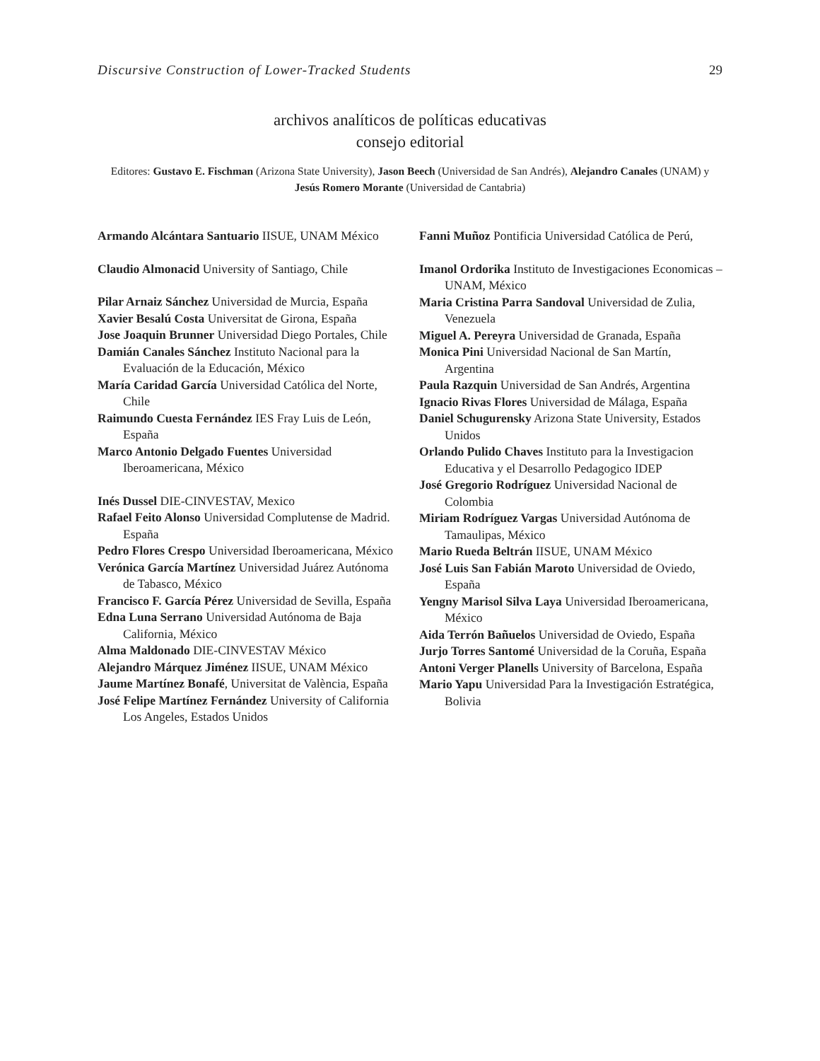Discursive Construction of Lower-Tracked Students 29
archivos analíticos de políticas educativas
consejo editorial
Editores: Gustavo E. Fischman (Arizona State University), Jason Beech (Universidad de San Andrés), Alejandro Canales (UNAM) y Jesús Romero Morante (Universidad de Cantabria)
Armando Alcántara Santuario IISUE, UNAM México
Claudio Almonacid University of Santiago, Chile
Pilar Arnaiz Sánchez Universidad de Murcia, España
Xavier Besalú Costa Universitat de Girona, España
Jose Joaquin Brunner Universidad Diego Portales, Chile
Damián Canales Sánchez Instituto Nacional para la Evaluación de la Educación, México
María Caridad García Universidad Católica del Norte, Chile
Raimundo Cuesta Fernández IES Fray Luis de León, España
Marco Antonio Delgado Fuentes Universidad Iberoamericana, México
Inés Dussel DIE-CINVESTAV, Mexico
Rafael Feito Alonso Universidad Complutense de Madrid. España
Pedro Flores Crespo Universidad Iberoamericana, México
Verónica García Martínez Universidad Juárez Autónoma de Tabasco, México
Francisco F. García Pérez Universidad de Sevilla, España
Edna Luna Serrano Universidad Autónoma de Baja California, México
Alma Maldonado DIE-CINVESTAV México
Alejandro Márquez Jiménez IISUE, UNAM México
Jaume Martínez Bonafé, Universitat de València, España
José Felipe Martínez Fernández University of California Los Angeles, Estados Unidos
Fanni Muñoz Pontificia Universidad Católica de Perú,
Imanol Ordorika Instituto de Investigaciones Economicas – UNAM, México
Maria Cristina Parra Sandoval Universidad de Zulia, Venezuela
Miguel A. Pereyra Universidad de Granada, España
Monica Pini Universidad Nacional de San Martín, Argentina
Paula Razquin Universidad de San Andrés, Argentina
Ignacio Rivas Flores Universidad de Málaga, España
Daniel Schugurensky Arizona State University, Estados Unidos
Orlando Pulido Chaves Instituto para la Investigacion Educativa y el Desarrollo Pedagogico IDEP
José Gregorio Rodríguez Universidad Nacional de Colombia
Miriam Rodríguez Vargas Universidad Autónoma de Tamaulipas, México
Mario Rueda Beltrán IISUE, UNAM México
José Luis San Fabián Maroto Universidad de Oviedo, España
Yengny Marisol Silva Laya Universidad Iberoamericana, México
Aida Terrón Bañuelos Universidad de Oviedo, España
Jurjo Torres Santomé Universidad de la Coruña, España
Antoni Verger Planells University of Barcelona, España
Mario Yapu Universidad Para la Investigación Estratégica, Bolivia